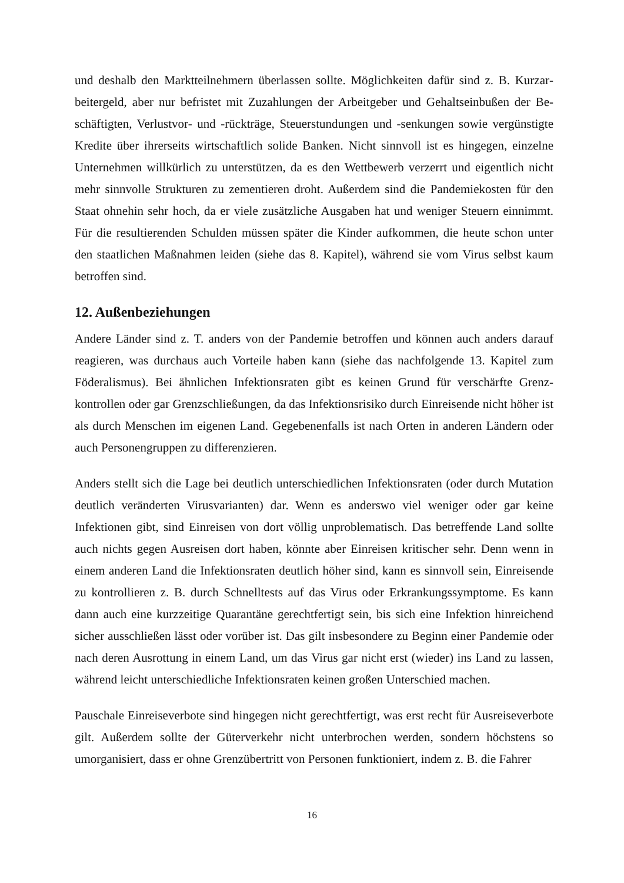und deshalb den Marktteilnehmern überlassen sollte. Möglichkeiten dafür sind z. B. Kurzar­beitergeld, aber nur befristet mit Zuzahlungen der Arbeitgeber und Gehaltseinbußen der Be­schäftigten, Verlustvor- und -rückträge, Steuerstundungen und -senkungen sowie vergünstigte Kredite über ihrerseits wirtschaftlich solide Banken. Nicht sinnvoll ist es hingegen, einzelne Unternehmen willkürlich zu unterstützen, da es den Wettbewerb verzerrt und eigentlich nicht mehr sinnvolle Strukturen zu zementieren droht. Außerdem sind die Pandemiekosten für den Staat ohnehin sehr hoch, da er viele zusätzliche Ausgaben hat und weniger Steuern einnimmt. Für die resultierenden Schulden müssen später die Kinder aufkommen, die heute schon unter den staatlichen Maßnahmen leiden (siehe das 8. Kapitel), während sie vom Virus selbst kaum betroffen sind.
12. Außenbeziehungen
Andere Länder sind z. T. anders von der Pandemie betroffen und können auch anders darauf reagieren, was durchaus auch Vorteile haben kann (siehe das nachfolgende 13. Kapitel zum Föderalismus). Bei ähnlichen Infektionsraten gibt es keinen Grund für verschärfte Grenz­kontrollen oder gar Grenzschließungen, da das Infektionsrisiko durch Einreisende nicht höher ist als durch Menschen im eigenen Land. Gegebenenfalls ist nach Orten in anderen Ländern oder auch Personengruppen zu differenzieren.
Anders stellt sich die Lage bei deutlich unterschiedlichen Infektionsraten (oder durch Mutati­on deutlich veränderten Virusvarianten) dar. Wenn es anderswo viel weniger oder gar keine Infektionen gibt, sind Einreisen von dort völlig unproblematisch. Das betreffende Land sollte auch nichts gegen Ausreisen dort haben, könnte aber Einreisen kritischer sehr. Denn wenn in einem anderen Land die Infektionsraten deutlich höher sind, kann es sinnvoll sein, Einreisen­de zu kontrollieren z. B. durch Schnelltests auf das Virus oder Erkrankungssymptome. Es kann dann auch eine kurzzeitige Quarantäne gerechtfertigt sein, bis sich eine Infektion hinrei­chend sicher ausschließen lässt oder vorüber ist. Das gilt insbesondere zu Beginn einer Pan­demie oder nach deren Ausrottung in einem Land, um das Virus gar nicht erst (wieder) ins Land zu lassen, während leicht unterschiedliche Infektionsraten keinen großen Unterschied machen.
Pauschale Einreiseverbote sind hingegen nicht gerechtfertigt, was erst recht für Ausreisever­bote gilt. Außerdem sollte der Güterverkehr nicht unterbrochen werden, sondern höchstens so umorganisiert, dass er ohne Grenzübertritt von Personen funktioniert, indem z. B. die Fahrer
16